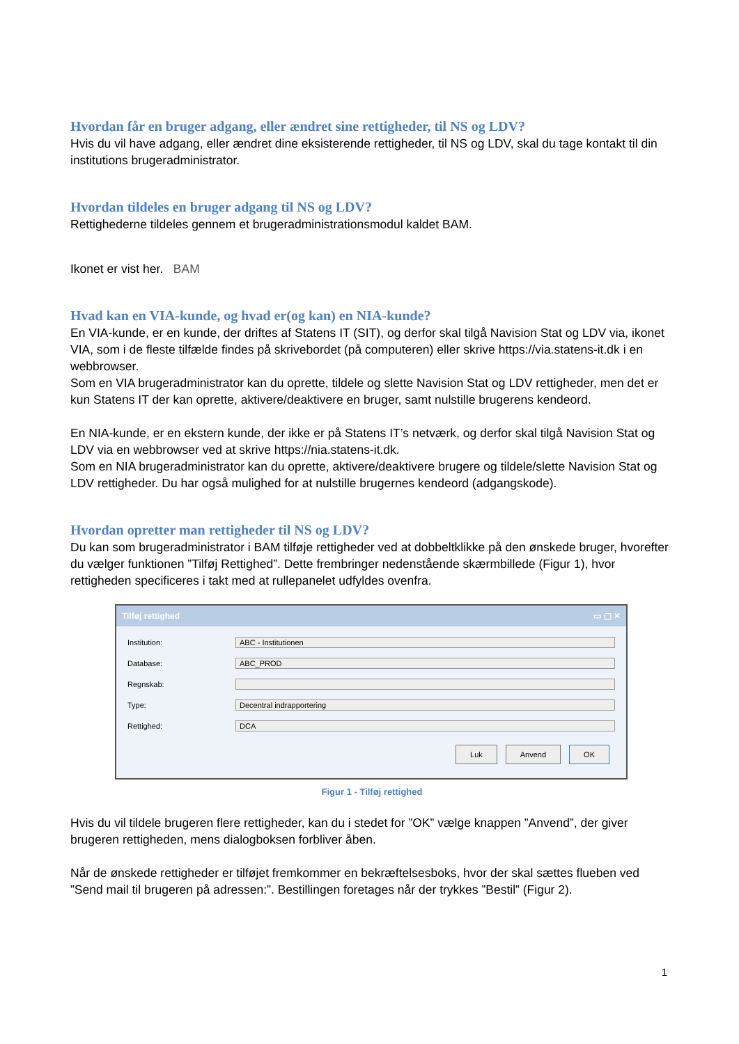Hvordan får en bruger adgang, eller ændret sine rettigheder, til NS og LDV?
Hvis du vil have adgang, eller ændret dine eksisterende rettigheder, til NS og LDV, skal du tage kontakt til din institutions brugeradministrator.
Hvordan tildeles en bruger adgang til NS og LDV?
Rettighederne tildeles gennem et brugeradministrationsmodul kaldet BAM.
Ikonet er vist her. BAM
Hvad kan en VIA-kunde, og hvad er(og kan) en NIA-kunde?
En VIA-kunde, er en kunde, der driftes af Statens IT (SIT), og derfor skal tilgå Navision Stat og LDV via, ikonet VIA, som i de fleste tilfælde findes på skrivebordet (på computeren) eller skrive https://via.statens-it.dk i en webbrowser.
Som en VIA brugeradministrator kan du oprette, tildele og slette Navision Stat og LDV rettigheder, men det er kun Statens IT der kan oprette, aktivere/deaktivere en bruger, samt nulstille brugerens kendeord.
En NIA-kunde, er en ekstern kunde, der ikke er på Statens IT’s netværk, og derfor skal tilgå Navision Stat og LDV via en webbrowser ved at skrive https://nia.statens-it.dk.
Som en NIA brugeradministrator kan du oprette, aktivere/deaktivere brugere og tildele/slette Navision Stat og LDV rettigheder. Du har også mulighed for at nulstille brugernes kendeord (adgangskode).
Hvordan opretter man rettigheder til NS og LDV?
Du kan som brugeradministrator i BAM tilføje rettigheder ved at dobbeltklikke på den ønskede bruger, hvorefter du vælger funktionen ”Tilføj Rettighed”. Dette frembringer nedenstående skærmbillede (Figur 1), hvor rettigheden specificeres i takt med at rullepanelet udfyldes ovenfra.
Tilføj rettighed ▭ ▢ ✕
Institution:
ABC - Institutionen
Database:
ABC_PROD
Regnskab:
Type:
Decentral indrapportering
Rettighed:
DCA
Luk Anvend OK
Figur 1 - Tilføj rettighed
Hvis du vil tildele brugeren flere rettigheder, kan du i stedet for ”OK” vælge knappen ”Anvend”, der giver brugeren rettigheden, mens dialogboksen forbliver åben.
Når de ønskede rettigheder er tilføjet fremkommer en bekræftelsesboks, hvor der skal sættes flueben ved ”Send mail til brugeren på adressen:”. Bestillingen foretages når der trykkes ”Bestil” (Figur 2).
1